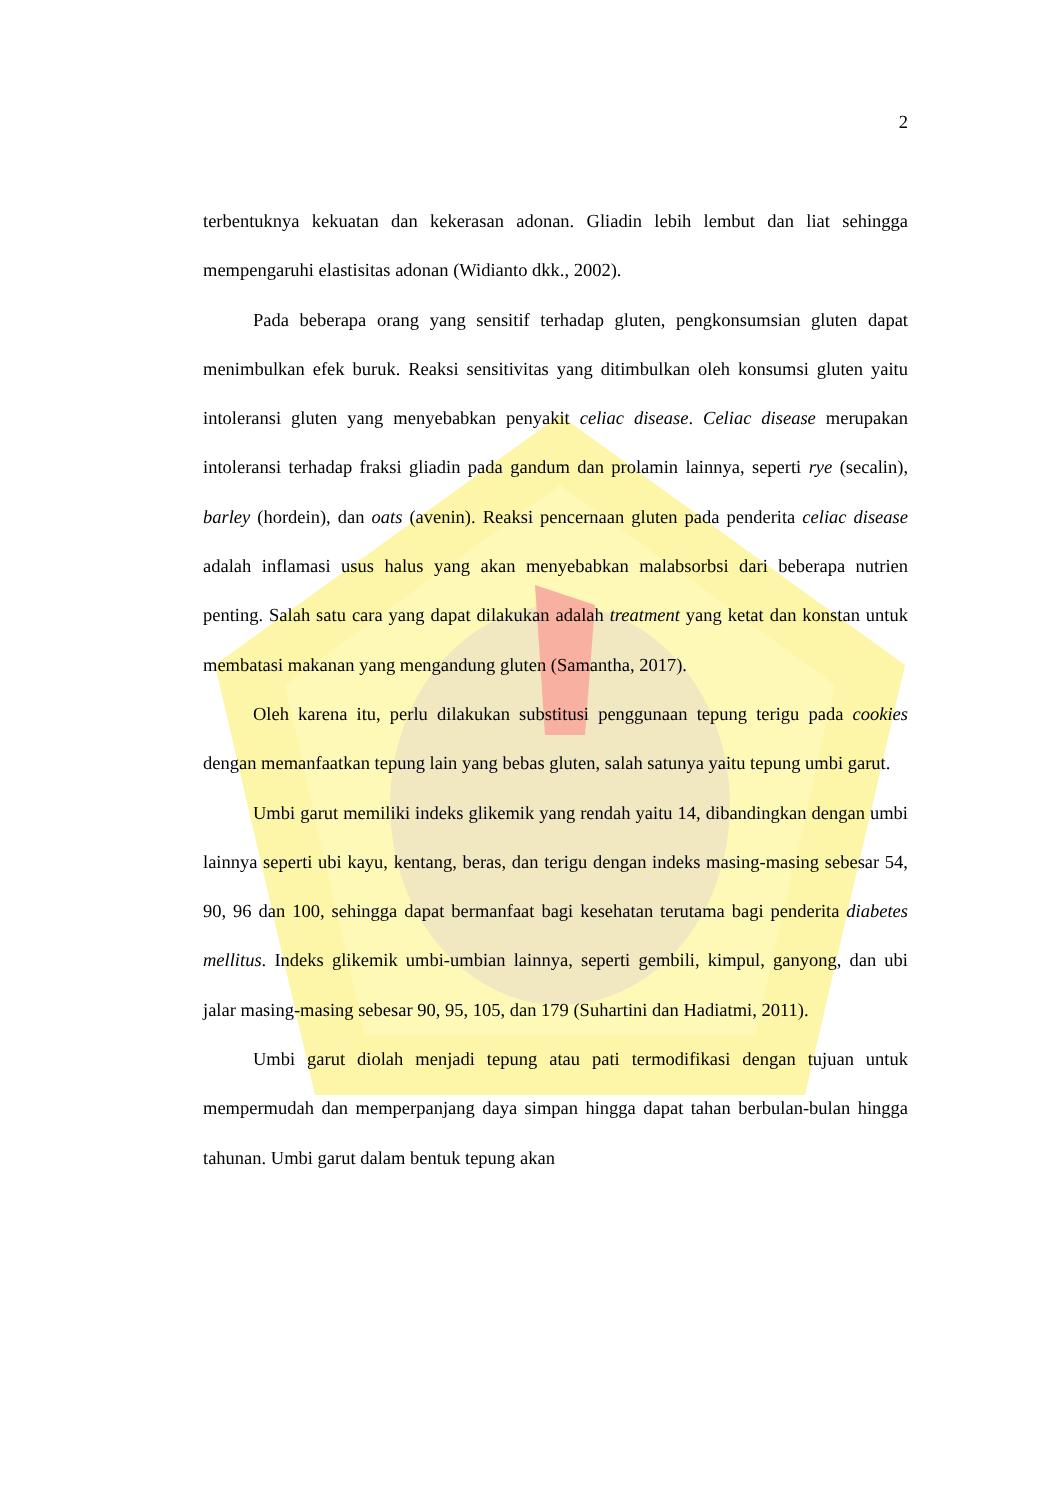2
terbentuknya kekuatan dan kekerasan adonan. Gliadin lebih lembut dan liat sehingga mempengaruhi elastisitas adonan (Widianto dkk., 2002).
Pada beberapa orang yang sensitif terhadap gluten, pengkonsumsian gluten dapat menimbulkan efek buruk. Reaksi sensitivitas yang ditimbulkan oleh konsumsi gluten yaitu intoleransi gluten yang menyebabkan penyakit celiac disease. Celiac disease merupakan intoleransi terhadap fraksi gliadin pada gandum dan prolamin lainnya, seperti rye (secalin), barley (hordein), dan oats (avenin). Reaksi pencernaan gluten pada penderita celiac disease adalah inflamasi usus halus yang akan menyebabkan malabsorbsi dari beberapa nutrien penting. Salah satu cara yang dapat dilakukan adalah treatment yang ketat dan konstan untuk membatasi makanan yang mengandung gluten (Samantha, 2017).
Oleh karena itu, perlu dilakukan substitusi penggunaan tepung terigu pada cookies dengan memanfaatkan tepung lain yang bebas gluten, salah satunya yaitu tepung umbi garut.
Umbi garut memiliki indeks glikemik yang rendah yaitu 14, dibandingkan dengan umbi lainnya seperti ubi kayu, kentang, beras, dan terigu dengan indeks masing-masing sebesar 54, 90, 96 dan 100, sehingga dapat bermanfaat bagi kesehatan terutama bagi penderita diabetes mellitus. Indeks glikemik umbi-umbian lainnya, seperti gembili, kimpul, ganyong, dan ubi jalar masing-masing sebesar 90, 95, 105, dan 179 (Suhartini dan Hadiatmi, 2011).
Umbi garut diolah menjadi tepung atau pati termodifikasi dengan tujuan untuk mempermudah dan memperpanjang daya simpan hingga dapat tahan berbulan-bulan hingga tahunan. Umbi garut dalam bentuk tepung akan